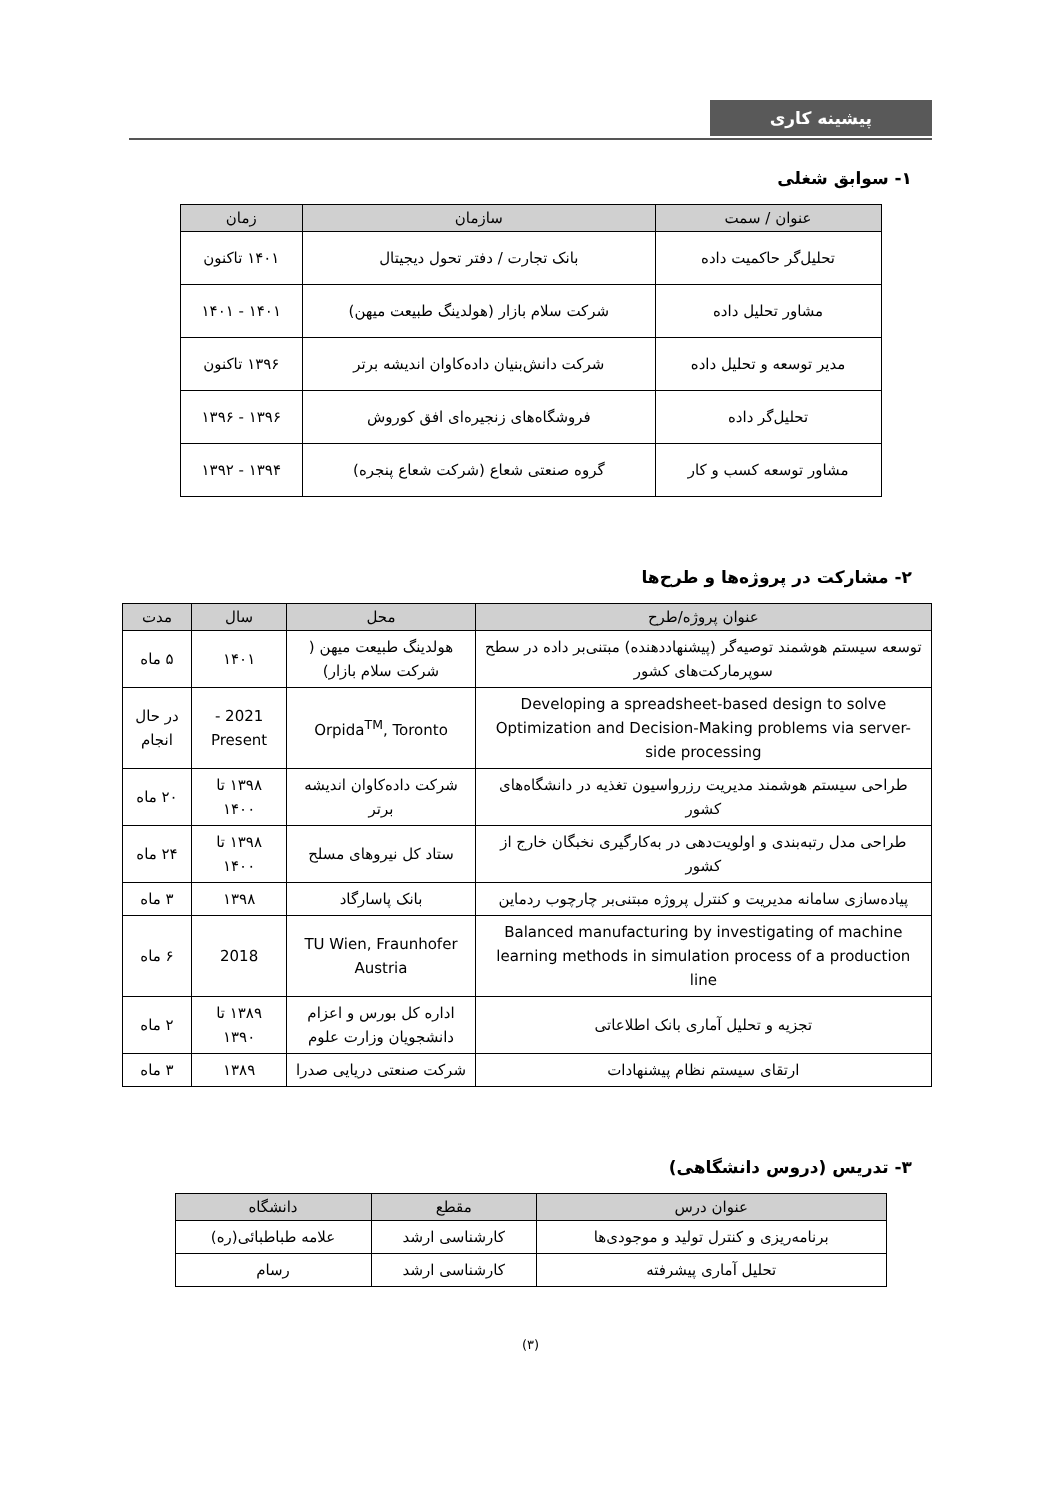پیشینه کاری
۱- سوابق شغلی
| عنوان / سمت | سازمان | زمان |
| --- | --- | --- |
| تحلیل‌گر حاکمیت داده | بانک تجارت / دفتر تحول دیجیتال | ۱۴۰۱ تاکنون |
| مشاور تحلیل داده | شرکت سلام بازار (هولدینگ طبیعت میهن) | ۱۴۰۱ - ۱۴۰۱ |
| مدیر توسعه و تحلیل داده | شرکت دانش‌بنیان داده‌کاوان اندیشه برتر | ۱۳۹۶ تاکنون |
| تحلیل‌گر داده | فروشگاه‌های زنجیره‌ای افق کوروش | ۱۳۹۶ - ۱۳۹۶ |
| مشاور توسعه کسب و کار | گروه صنعتی شعاع (شرکت شعاع پنجره) | ۱۳۹۴ - ۱۳۹۲ |
۲- مشارکت در پروژه‌ها و طرح‌ها
| عنوان پروژه/طرح | محل | سال | مدت |
| --- | --- | --- | --- |
| توسعه سیستم هوشمند توصیه‌گر (پیشنهاددهنده) مبتنی‌بر داده در سطح سوپرمارکت‌های کشور | هولدینگ طبیعت میهن ( شرکت سلام بازار) | ۱۴۰۱ | ۵ ماه |
| Developing a spreadsheet-based design to solve Optimization and Decision-Making problems via server-side processing | Orpida<sup>TM</sup>, Toronto | 2021 - Present | در حال انجام |
| طراحی سیستم هوشمند مدیریت رزرواسیون تغذیه در دانشگاه‌های کشور | شرکت داده‌کاوان اندیشه برتر | ۱۳۹۸ تا ۱۴۰۰ | ۲۰ ماه |
| طراحی مدل رتبه‌بندی و اولویت‌دهی در به‌کارگیری نخبگان خارج از کشور | ستاد کل نیروهای مسلح | ۱۳۹۸ تا ۱۴۰۰ | ۲۴ ماه |
| پیاده‌سازی سامانه مدیریت و کنترل پروژه مبتنی‌بر چارچوب ردماین | بانک پاسارگاد | ۱۳۹۸ | ۳ ماه |
| Balanced manufacturing by investigating of machine learning methods in simulation process of a production line | TU Wien, Fraunhofer Austria | 2018 | ۶ ماه |
| تجزیه و تحلیل آماری بانک اطلاعاتی | اداره کل بورس و اعزام دانشجویان وزارت علوم | ۱۳۸۹ تا ۱۳۹۰ | ۲ ماه |
| ارتقای سیستم نظام پیشنهادات | شرکت صنعتی دریایی صدرا | ۱۳۸۹ | ۳ ماه |
۳- تدریس (دروس دانشگاهی)
| عنوان درس | مقطع | دانشگاه |
| --- | --- | --- |
| برنامه‌ریزی و کنترل تولید و موجودی‌ها | کارشناسی ارشد | علامه طباطبائی(ره) |
| تحلیل آماری پیشرفته | کارشناسی ارشد | رسام |
(۳)